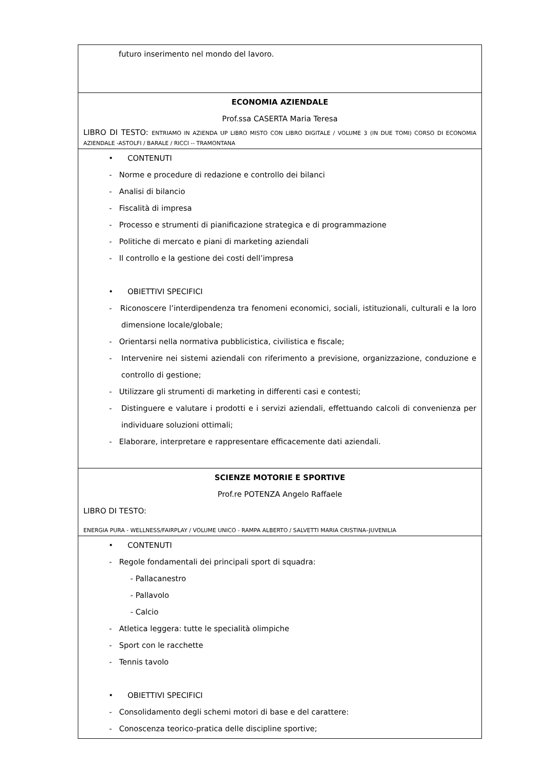| futuro inserimento nel mondo del lavoro. |
| ECONOMIA AZIENDALE Prof.ssa CASERTA Maria Teresa LIBRO DI TESTO: ENTRIAMO IN AZIENDA UP LIBRO MISTO CON LIBRO DIGITALE / VOLUME 3 (IN DUE TOMI) CORSO DI ECONOMIA AZIENDALE -ASTOLFI / BARALE / RICCI -- TRAMONTANA |
| • CONTENUTI - Norme e procedure di redazione e controllo dei bilanci - Analisi di bilancio - Fiscalità di impresa - Processo e strumenti di pianificazione strategica e di programmazione - Politiche di mercato e piani di marketing aziendali - Il controllo e la gestione dei costi dell’impresa • OBIETTIVI SPECIFICI - Riconoscere l’interdipendenza tra fenomeni economici, sociali, istituzionali, culturali e la loro dimensione locale/globale; - Orientarsi nella normativa pubblicistica, civilistica e fiscale; - Intervenire nei sistemi aziendali con riferimento a previsione, organizzazione, conduzione e controllo di gestione; - Utilizzare gli strumenti di marketing in differenti casi e contesti; - Distinguere e valutare i prodotti e i servizi aziendali, effettuando calcoli di convenienza per individuare soluzioni ottimali; - Elaborare, interpretare e rappresentare efficacemente dati aziendali. |
| SCIENZE MOTORIE E SPORTIVE Prof.re POTENZA Angelo Raffaele LIBRO DI TESTO: ENERGIA PURA - WELLNESS/FAIRPLAY / VOLUME UNICO - RAMPA ALBERTO / SALVETTI MARIA CRISTINA–JUVENILIA |
| • CONTENUTI - Regole fondamentali dei principali sport di squadra: - Pallacanestro - Pallavolo - Calcio - Atletica leggera: tutte le specialità olimpiche - Sport con le racchette - Tennis tavolo • OBIETTIVI SPECIFICI - Consolidamento degli schemi motori di base e del carattere: - Conoscenza teorico-pratica delle discipline sportive; |